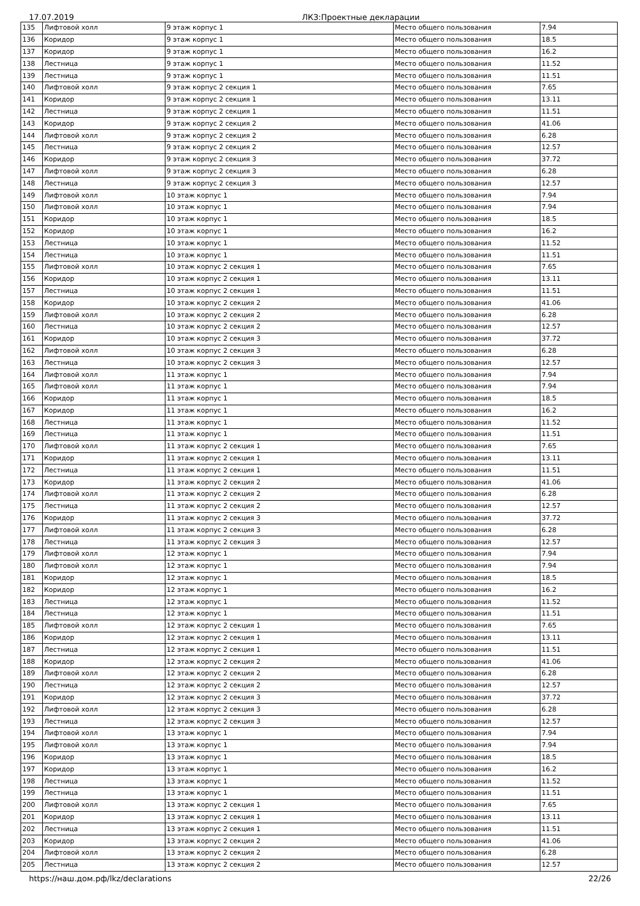17.07.2019 ЛКЗ:Проектные декларации
| 135 | Лифтовой холл | 9 этаж корпус 1 | Место общего пользования | 7.94 |
| 136 | Коридор | 9 этаж корпус 1 | Место общего пользования | 18.5 |
| 137 | Коридор | 9 этаж корпус 1 | Место общего пользования | 16.2 |
| 138 | Лестница | 9 этаж корпус 1 | Место общего пользования | 11.52 |
| 139 | Лестница | 9 этаж корпус 1 | Место общего пользования | 11.51 |
| 140 | Лифтовой холл | 9 этаж корпус 2 секция 1 | Место общего пользования | 7.65 |
| 141 | Коридор | 9 этаж корпус 2 секция 1 | Место общего пользования | 13.11 |
| 142 | Лестница | 9 этаж корпус 2 секция 1 | Место общего пользования | 11.51 |
| 143 | Коридор | 9 этаж корпус 2 секция 2 | Место общего пользования | 41.06 |
| 144 | Лифтовой холл | 9 этаж корпус 2 секция 2 | Место общего пользования | 6.28 |
| 145 | Лестница | 9 этаж корпус 2 секция 2 | Место общего пользования | 12.57 |
| 146 | Коридор | 9 этаж корпус 2 секция 3 | Место общего пользования | 37.72 |
| 147 | Лифтовой холл | 9 этаж корпус 2 секция 3 | Место общего пользования | 6.28 |
| 148 | Лестница | 9 этаж корпус 2 секция 3 | Место общего пользования | 12.57 |
| 149 | Лифтовой холл | 10 этаж корпус 1 | Место общего пользования | 7.94 |
| 150 | Лифтовой холл | 10 этаж корпус 1 | Место общего пользования | 7.94 |
| 151 | Коридор | 10 этаж корпус 1 | Место общего пользования | 18.5 |
| 152 | Коридор | 10 этаж корпус 1 | Место общего пользования | 16.2 |
| 153 | Лестница | 10 этаж корпус 1 | Место общего пользования | 11.52 |
| 154 | Лестница | 10 этаж корпус 1 | Место общего пользования | 11.51 |
| 155 | Лифтовой холл | 10 этаж корпус 2 секция 1 | Место общего пользования | 7.65 |
| 156 | Коридор | 10 этаж корпус 2 секция 1 | Место общего пользования | 13.11 |
| 157 | Лестница | 10 этаж корпус 2 секция 1 | Место общего пользования | 11.51 |
| 158 | Коридор | 10 этаж корпус 2 секция 2 | Место общего пользования | 41.06 |
| 159 | Лифтовой холл | 10 этаж корпус 2 секция 2 | Место общего пользования | 6.28 |
| 160 | Лестница | 10 этаж корпус 2 секция 2 | Место общего пользования | 12.57 |
| 161 | Коридор | 10 этаж корпус 2 секция 3 | Место общего пользования | 37.72 |
| 162 | Лифтовой холл | 10 этаж корпус 2 секция 3 | Место общего пользования | 6.28 |
| 163 | Лестница | 10 этаж корпус 2 секция 3 | Место общего пользования | 12.57 |
| 164 | Лифтовой холл | 11 этаж корпус 1 | Место общего пользования | 7.94 |
| 165 | Лифтовой холл | 11 этаж корпус 1 | Место общего пользования | 7.94 |
| 166 | Коридор | 11 этаж корпус 1 | Место общего пользования | 18.5 |
| 167 | Коридор | 11 этаж корпус 1 | Место общего пользования | 16.2 |
| 168 | Лестница | 11 этаж корпус 1 | Место общего пользования | 11.52 |
| 169 | Лестница | 11 этаж корпус 1 | Место общего пользования | 11.51 |
| 170 | Лифтовой холл | 11 этаж корпус 2 секция 1 | Место общего пользования | 7.65 |
| 171 | Коридор | 11 этаж корпус 2 секция 1 | Место общего пользования | 13.11 |
| 172 | Лестница | 11 этаж корпус 2 секция 1 | Место общего пользования | 11.51 |
| 173 | Коридор | 11 этаж корпус 2 секция 2 | Место общего пользования | 41.06 |
| 174 | Лифтовой холл | 11 этаж корпус 2 секция 2 | Место общего пользования | 6.28 |
| 175 | Лестница | 11 этаж корпус 2 секция 2 | Место общего пользования | 12.57 |
| 176 | Коридор | 11 этаж корпус 2 секция 3 | Место общего пользования | 37.72 |
| 177 | Лифтовой холл | 11 этаж корпус 2 секция 3 | Место общего пользования | 6.28 |
| 178 | Лестница | 11 этаж корпус 2 секция 3 | Место общего пользования | 12.57 |
| 179 | Лифтовой холл | 12 этаж корпус 1 | Место общего пользования | 7.94 |
| 180 | Лифтовой холл | 12 этаж корпус 1 | Место общего пользования | 7.94 |
| 181 | Коридор | 12 этаж корпус 1 | Место общего пользования | 18.5 |
| 182 | Коридор | 12 этаж корпус 1 | Место общего пользования | 16.2 |
| 183 | Лестница | 12 этаж корпус 1 | Место общего пользования | 11.52 |
| 184 | Лестница | 12 этаж корпус 1 | Место общего пользования | 11.51 |
| 185 | Лифтовой холл | 12 этаж корпус 2 секция 1 | Место общего пользования | 7.65 |
| 186 | Коридор | 12 этаж корпус 2 секция 1 | Место общего пользования | 13.11 |
| 187 | Лестница | 12 этаж корпус 2 секция 1 | Место общего пользования | 11.51 |
| 188 | Коридор | 12 этаж корпус 2 секция 2 | Место общего пользования | 41.06 |
| 189 | Лифтовой холл | 12 этаж корпус 2 секция 2 | Место общего пользования | 6.28 |
| 190 | Лестница | 12 этаж корпус 2 секция 2 | Место общего пользования | 12.57 |
| 191 | Коридор | 12 этаж корпус 2 секция 3 | Место общего пользования | 37.72 |
| 192 | Лифтовой холл | 12 этаж корпус 2 секция 3 | Место общего пользования | 6.28 |
| 193 | Лестница | 12 этаж корпус 2 секция 3 | Место общего пользования | 12.57 |
| 194 | Лифтовой холл | 13 этаж корпус 1 | Место общего пользования | 7.94 |
| 195 | Лифтовой холл | 13 этаж корпус 1 | Место общего пользования | 7.94 |
| 196 | Коридор | 13 этаж корпус 1 | Место общего пользования | 18.5 |
| 197 | Коридор | 13 этаж корпус 1 | Место общего пользования | 16.2 |
| 198 | Лестница | 13 этаж корпус 1 | Место общего пользования | 11.52 |
| 199 | Лестница | 13 этаж корпус 1 | Место общего пользования | 11.51 |
| 200 | Лифтовой холл | 13 этаж корпус 2 секция 1 | Место общего пользования | 7.65 |
| 201 | Коридор | 13 этаж корпус 2 секция 1 | Место общего пользования | 13.11 |
| 202 | Лестница | 13 этаж корпус 2 секция 1 | Место общего пользования | 11.51 |
| 203 | Коридор | 13 этаж корпус 2 секция 2 | Место общего пользования | 41.06 |
| 204 | Лифтовой холл | 13 этаж корпус 2 секция 2 | Место общего пользования | 6.28 |
| 205 | Лестница | 13 этаж корпус 2 секция 2 | Место общего пользования | 12.57 |
https://наш.дом.рф/lkz/declarations 22/26